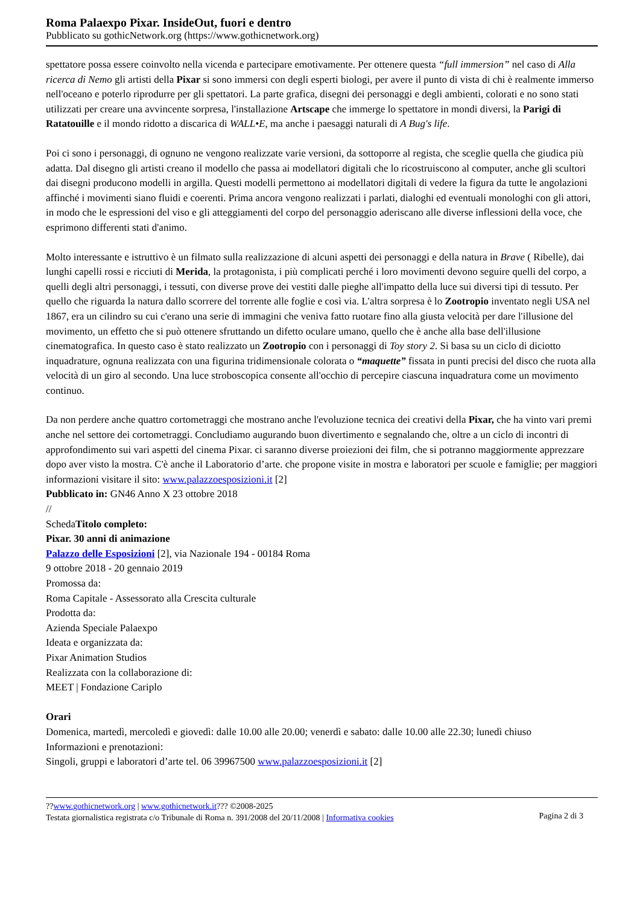Roma Palaexpo Pixar. InsideOut, fuori e dentro
Pubblicato su gothicNetwork.org (https://www.gothicnetwork.org)
spettatore possa essere coinvolto nella vicenda e partecipare emotivamente. Per ottenere questa “full immersion” nel caso di Alla ricerca di Nemo gli artisti della Pixar si sono immersi con degli esperti biologi, per avere il punto di vista di chi è realmente immerso nell'oceano e poterlo riprodurre per gli spettatori. La parte grafica, disegni dei personaggi e degli ambienti, colorati e no sono stati utilizzati per creare una avvincente sorpresa, l'installazione Artscape che immerge lo spettatore in mondi diversi, la Parigi di Ratatouille e il mondo ridotto a discarica di WALL•E, ma anche i paesaggi naturali di A Bug's life.
Poi ci sono i personaggi, di ognuno ne vengono realizzate varie versioni, da sottoporre al regista, che sceglie quella che giudica più adatta. Dal disegno gli artisti creano il modello che passa ai modellatori digitali che lo ricostruiscono al computer, anche gli scultori dai disegni producono modelli in argilla. Questi modelli permettono ai modellatori digitali di vedere la figura da tutte le angolazioni affinché i movimenti siano fluidi e coerenti. Prima ancora vengono realizzati i parlati, dialoghi ed eventuali monologhi con gli attori, in modo che le espressioni del viso e gli atteggiamenti del corpo del personaggio aderiscano alle diverse inflessioni della voce, che esprimono differenti stati d'animo.
Molto interessante e istruttivo è un filmato sulla realizzazione di alcuni aspetti dei personaggi e della natura in Brave ( Ribelle), dai lunghi capelli rossi e ricciuti di Merida, la protagonista, i più complicati perché i loro movimenti devono seguire quelli del corpo, a quelli degli altri personaggi, i tessuti, con diverse prove dei vestiti dalle pieghe all'impatto della luce sui diversi tipi di tessuto. Per quello che riguarda la natura dallo scorrere del torrente alle foglie e così via. L'altra sorpresa è lo Zootropio inventato negli USA nel 1867, era un cilindro su cui c'erano una serie di immagini che veniva fatto ruotare fino alla giusta velocità per dare l'illusione del movimento, un effetto che si può ottenere sfruttando un difetto oculare umano, quello che è anche alla base dell'illusione cinematografica. In questo caso è stato realizzato un Zootropio con i personaggi di Toy story 2. Si basa su un ciclo di diciotto inquadrature, ognuna realizzata con una figurina tridimensionale colorata o “maquette” fissata in punti precisi del disco che ruota alla velocità di un giro al secondo. Una luce stroboscopica consente all'occhio di percepire ciascuna inquadratura come un movimento continuo.
Da non perdere anche quattro cortometraggi che mostrano anche l'evoluzione tecnica dei creativi della Pixar, che ha vinto vari premi anche nel settore dei cortometraggi. Concludiamo augurando buon divertimento e segnalando che, oltre a un ciclo di incontri di approfondimento sui vari aspetti del cinema Pixar. ci saranno diverse proiezioni dei film, che si potranno maggiormente apprezzare dopo aver visto la mostra. C'è anche il Laboratorio d’arte. che propone visite in mostra e laboratori per scuole e famiglie; per maggiori informazioni visitare il sito: www.palazzoesposizioni.it [2]
Pubblicato in: GN46 Anno X 23 ottobre 2018
//
SchedaTitolo completo:
Pixar. 30 anni di animazione
Palazzo delle Esposizioni [2], via Nazionale 194 - 00184 Roma
9 ottobre 2018 - 20 gennaio 2019
Promossa da:
Roma Capitale - Assessorato alla Crescita culturale
Prodotta da:
Azienda Speciale Palaexpo
Ideata e organizzata da:
Pixar Animation Studios
Realizzata con la collaborazione di:
MEET | Fondazione Cariplo
Orari
Domenica, martedì, mercoledì e giovedì: dalle 10.00 alle 20.00; venerdì e sabato: dalle 10.00 alle 22.30; lunedì chiuso
Informazioni e prenotazioni:
Singoli, gruppi e laboratori d’arte tel. 06 39967500 www.palazzoesposizioni.it [2]
??www.gothicnetwork.org | www.gothicnetwork.it??? ©2008-2025
Testata giornalistica registrata c/o Tribunale di Roma n. 391/2008 del 20/11/2008 | Informativa cookies
Pagina 2 di 3